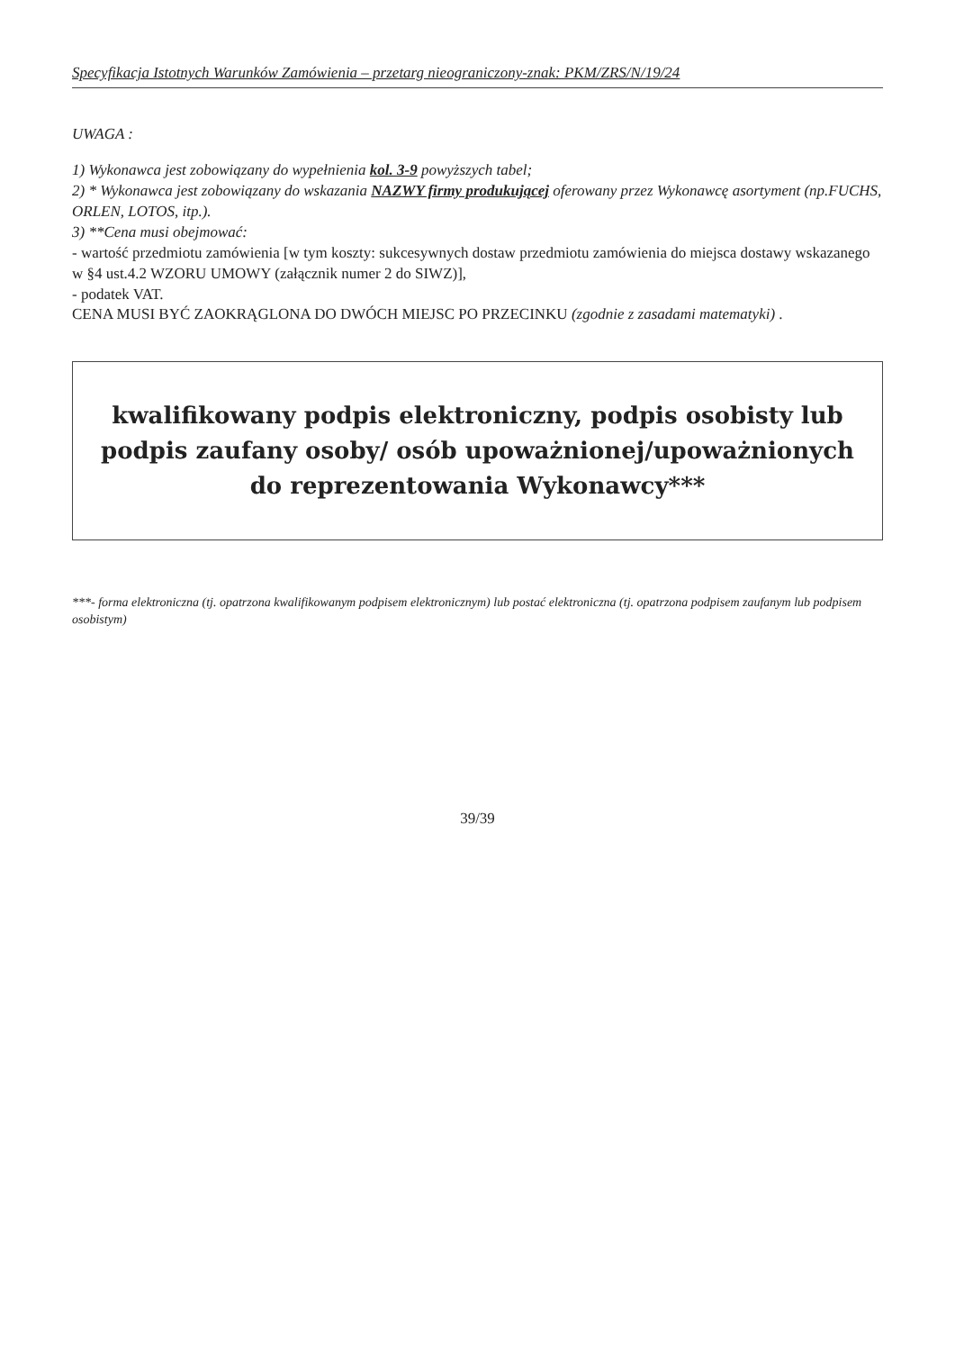Specyfikacja Istotnych Warunków Zamówienia – przetarg nieograniczony-znak: PKM/ZRS/N/19/24
UWAGA :
1) Wykonawca jest zobowiązany do wypełnienia kol. 3-9 powyższych tabel;
2) * Wykonawca jest zobowiązany do wskazania NAZWY firmy produkującej oferowany przez Wykonawcę asortyment (np.FUCHS, ORLEN, LOTOS, itp.).
3) **Cena musi obejmować:
- wartość przedmiotu zamówienia [w tym koszty: sukcesywnych dostaw przedmiotu zamówienia do miejsca dostawy wskazanego w §4 ust.4.2 WZORU UMOWY (załącznik numer 2 do SIWZ)],
- podatek VAT.
CENA MUSI BYĆ ZAOKRĄGLONA DO DWÓCH MIEJSC PO PRZECINKU (zgodnie z zasadami matematyki) .
kwalifikowany podpis elektroniczny, podpis osobisty lub podpis zaufany osoby/ osób upoważnionej/upoważnionych do reprezentowania Wykonawcy***
***- forma elektroniczna (tj. opatrzona kwalifikowanym podpisem elektronicznym) lub postać elektroniczna (tj. opatrzona podpisem zaufanym lub podpisem osobistym)
39/39